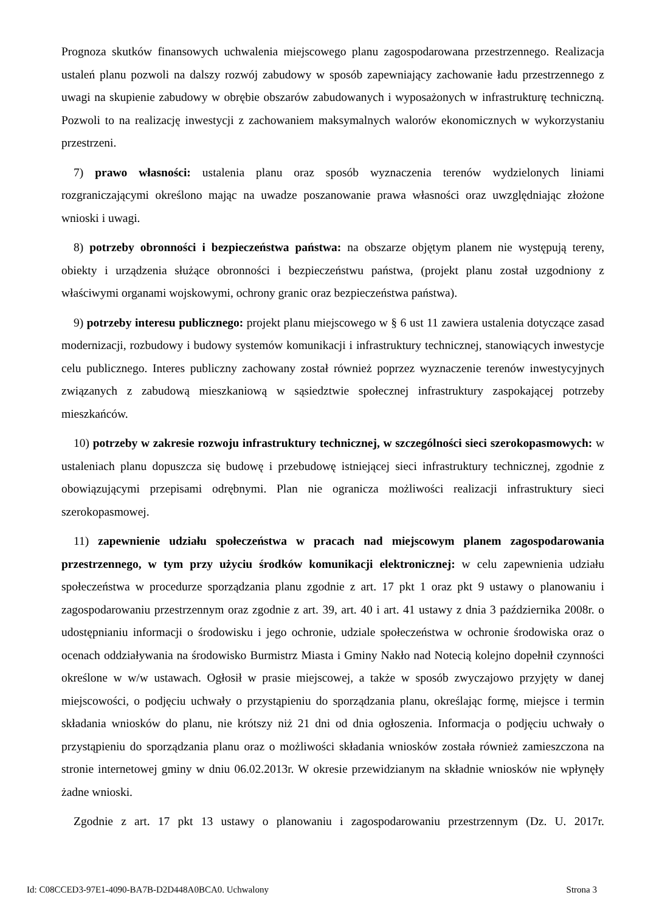Prognoza skutków finansowych uchwalenia miejscowego planu zagospodarowana przestrzennego. Realizacja ustaleń planu pozwoli na dalszy rozwój zabudowy w sposób zapewniający zachowanie ładu przestrzennego z uwagi na skupienie zabudowy w obrębie obszarów zabudowanych i wyposażonych w infrastrukturę techniczną. Pozwoli to na realizację inwestycji z zachowaniem maksymalnych walorów ekonomicznych w wykorzystaniu przestrzeni.
7) prawo własności: ustalenia planu oraz sposób wyznaczenia terenów wydzielonych liniami rozgraniczającymi określono mając na uwadze poszanowanie prawa własności oraz uwzględniając złożone wnioski i uwagi.
8) potrzeby obronności i bezpieczeństwa państwa: na obszarze objętym planem nie występują tereny, obiekty i urządzenia służące obronności i bezpieczeństwu państwa, (projekt planu został uzgodniony z właściwymi organami wojskowymi, ochrony granic oraz bezpieczeństwa państwa).
9) potrzeby interesu publicznego: projekt planu miejscowego w § 6 ust 11 zawiera ustalenia dotyczące zasad modernizacji, rozbudowy i budowy systemów komunikacji i infrastruktury technicznej, stanowiących inwestycje celu publicznego. Interes publiczny zachowany został również poprzez wyznaczenie terenów inwestycyjnych związanych z zabudową mieszkaniową w sąsiedztwie społecznej infrastruktury zaspokającej potrzeby mieszkańców.
10) potrzeby w zakresie rozwoju infrastruktury technicznej, w szczególności sieci szerokopasmowych: w ustaleniach planu dopuszcza się budowę i przebudowę istniejącej sieci infrastruktury technicznej, zgodnie z obowiązującymi przepisami odrębnymi. Plan nie ogranicza możliwości realizacji infrastruktury sieci szerokopasmowej.
11) zapewnienie udziału społeczeństwa w pracach nad miejscowym planem zagospodarowania przestrzennego, w tym przy użyciu środków komunikacji elektronicznej: w celu zapewnienia udziału społeczeństwa w procedurze sporządzania planu zgodnie z art. 17 pkt 1 oraz pkt 9 ustawy o planowaniu i zagospodarowaniu przestrzennym oraz zgodnie z art. 39, art. 40 i art. 41 ustawy z dnia 3 października 2008r. o udostępnianiu informacji o środowisku i jego ochronie, udziale społeczeństwa w ochronie środowiska oraz o ocenach oddziaływania na środowisko Burmistrz Miasta i Gminy Nakło nad Notecią kolejno dopełnił czynności określone w w/w ustawach. Ogłosił w prasie miejscowej, a także w sposób zwyczajowo przyjęty w danej miejscowości, o podjęciu uchwały o przystąpieniu do sporządzania planu, określając formę, miejsce i termin składania wniosków do planu, nie krótszy niż 21 dni od dnia ogłoszenia. Informacja o podjęciu uchwały o przystąpieniu do sporządzania planu oraz o możliwości składania wniosków została również zamieszczona na stronie internetowej gminy w dniu 06.02.2013r. W okresie przewidzianym na składnie wniosków nie wpłynęły żadne wnioski.
Zgodnie z art. 17 pkt 13 ustawy o planowaniu i zagospodarowaniu przestrzennym (Dz. U. 2017r.
Id: C08CCED3-97E1-4090-BA7B-D2D448A0BCA0. Uchwalony Strona 3